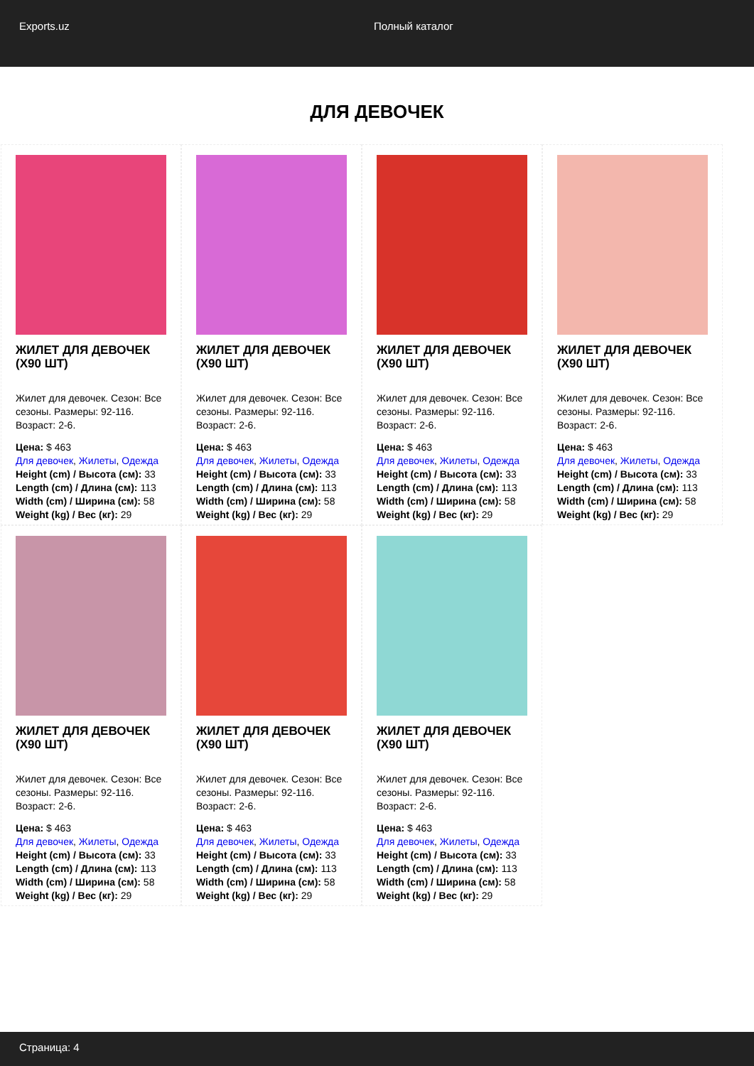Exports.uz Полный каталог
ДЛЯ ДЕВОЧЕК
ЖИЛЕТ ДЛЯ ДЕВОЧЕК (X90 ШТ)
Жилет для девочек. Сезон: Все сезоны. Размеры: 92-116. Возраст: 2-6.
Цена: $ 463
Для девочек, Жилеты, Одежда
Height (cm) / Высота (см): 33
Length (cm) / Длина (см): 113
Width (cm) / Ширина (см): 58
Weight (kg) / Вес (кг): 29
ЖИЛЕТ ДЛЯ ДЕВОЧЕК (X90 ШТ)
Жилет для девочек. Сезон: Все сезоны. Размеры: 92-116. Возраст: 2-6.
Цена: $ 463
Для девочек, Жилеты, Одежда
Height (cm) / Высота (см): 33
Length (cm) / Длина (см): 113
Width (cm) / Ширина (см): 58
Weight (kg) / Вес (кг): 29
ЖИЛЕТ ДЛЯ ДЕВОЧЕК (X90 ШТ)
Жилет для девочек. Сезон: Все сезоны. Размеры: 92-116. Возраст: 2-6.
Цена: $ 463
Для девочек, Жилеты, Одежда
Height (cm) / Высота (см): 33
Length (cm) / Длина (см): 113
Width (cm) / Ширина (см): 58
Weight (kg) / Вес (кг): 29
ЖИЛЕТ ДЛЯ ДЕВОЧЕК (X90 ШТ)
Жилет для девочек. Сезон: Все сезоны. Размеры: 92-116. Возраст: 2-6.
Цена: $ 463
Для девочек, Жилеты, Одежда
Height (cm) / Высота (см): 33
Length (cm) / Длина (см): 113
Width (cm) / Ширина (см): 58
Weight (kg) / Вес (кг): 29
ЖИЛЕТ ДЛЯ ДЕВОЧЕК (X90 ШТ)
Жилет для девочек. Сезон: Все сезоны. Размеры: 92-116. Возраст: 2-6.
Цена: $ 463
Для девочек, Жилеты, Одежда
Height (cm) / Высота (см): 33
Length (cm) / Длина (см): 113
Width (cm) / Ширина (см): 58
Weight (kg) / Вес (кг): 29
ЖИЛЕТ ДЛЯ ДЕВОЧЕК (X90 ШТ)
Жилет для девочек. Сезон: Все сезоны. Размеры: 92-116. Возраст: 2-6.
Цена: $ 463
Для девочек, Жилеты, Одежда
Height (cm) / Высота (см): 33
Length (cm) / Длина (см): 113
Width (cm) / Ширина (см): 58
Weight (kg) / Вес (кг): 29
ЖИЛЕТ ДЛЯ ДЕВОЧЕК (X90 ШТ)
Жилет для девочек. Сезон: Все сезоны. Размеры: 92-116. Возраст: 2-6.
Цена: $ 463
Для девочек, Жилеты, Одежда
Height (cm) / Высота (см): 33
Length (cm) / Длина (см): 113
Width (cm) / Ширина (см): 58
Weight (kg) / Вес (кг): 29
Страница: 4